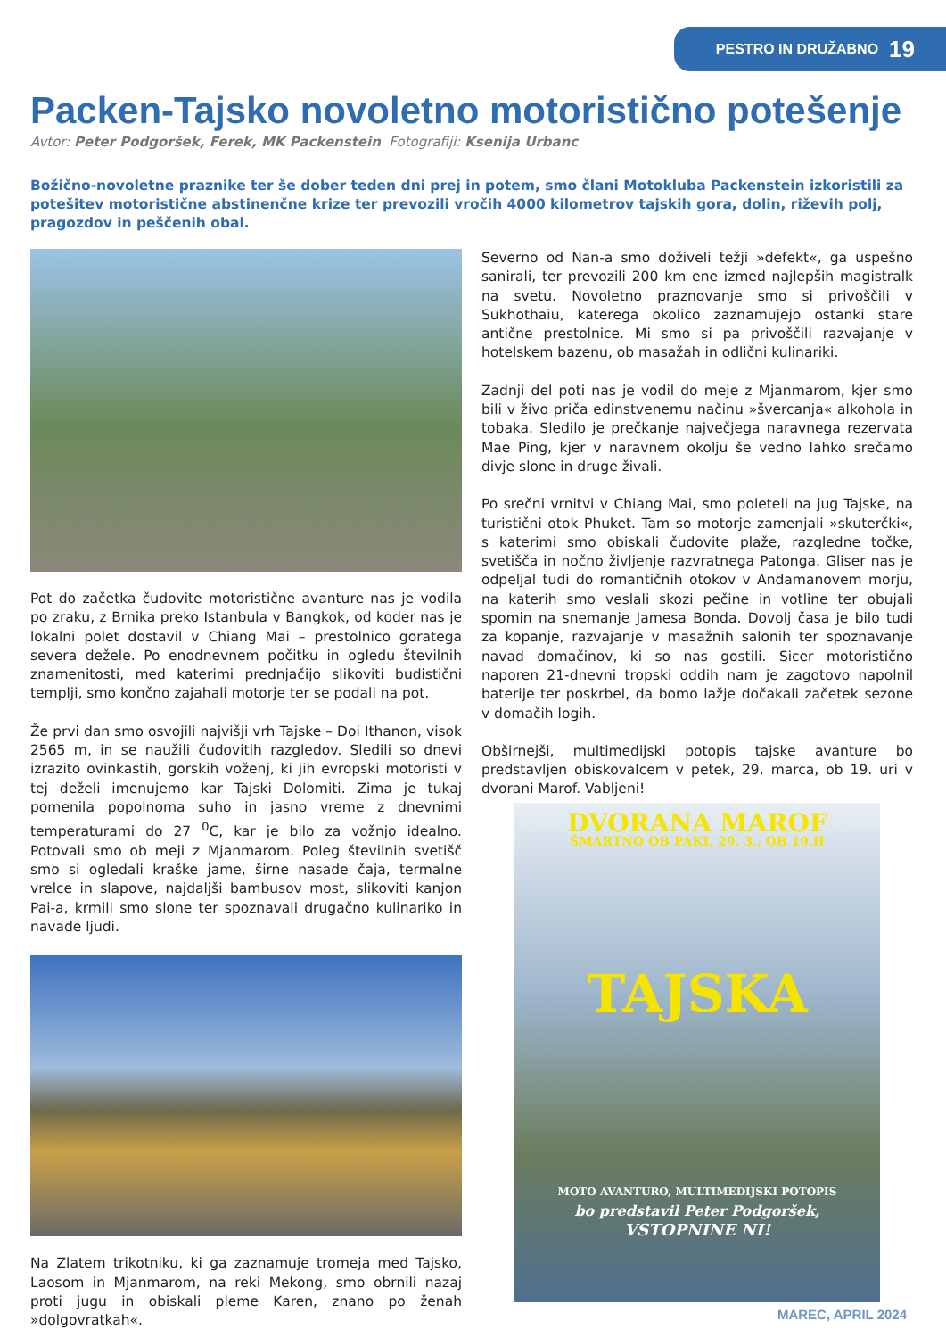PESTRO IN DRUŽABNO 19
Packen-Tajsko novoletno motoristično potešenje
Avtor: Peter Podgoršek, Ferek, MK Packenstein Fotografiji: Ksenija Urbanc
Božično-novoletne praznike ter še dober teden dni prej in potem, smo člani Motokluba Packenstein izkoristili za potešitev motoristične abstinenčne krize ter prevozili vročih 4000 kilometrov tajskih gora, dolin, riževih polj, pragozdov in peščenih obal.
Pot do začetka čudovite motoristične avanture nas je vodila po zraku, z Brnika preko Istanbula v Bangkok, od koder nas je lokalni polet dostavil v Chiang Mai – prestolnico goratega severa dežele. Po enodnevnem počitku in ogledu številnih znamenitosti, med katerimi prednjačijo slikoviti budistični templji, smo končno zajahali motorje ter se podali na pot.
Že prvi dan smo osvojili najvišji vrh Tajske – Doi Ithanon, visok 2565 m, in se naužili čudovitih razgledov. Sledili so dnevi izrazito ovinkastih, gorskih voženj, ki jih evropski motoristi v tej deželi imenujemo kar Tajski Dolomiti. Zima je tukaj pomenila popolnoma suho in jasno vreme z dnevnimi temperaturami do 27 <sup>0</sup>C, kar je bilo za vožnjo idealno. Potovali smo ob meji z Mjanmarom. Poleg številnih svetišč smo si ogledali kraške jame, širne nasade čaja, termalne vrelce in slapove, najdaljši bambusov most, slikoviti kanjon Pai-a, krmili smo slone ter spoznavali drugačno kulinariko in navade ljudi.
Na Zlatem trikotniku, ki ga zaznamuje tromeja med Tajsko, Laosom in Mjanmarom, na reki Mekong, smo obrnili nazaj proti jugu in obiskali pleme Karen, znano po ženah »dolgovratkah«.
Severno od Nan-a smo doživeli težji »defekt«, ga uspešno sanirali, ter prevozili 200 km ene izmed najlepših magistralk na svetu. Novoletno praznovanje smo si privoščili v Sukhothaiu, katerega okolico zaznamujejo ostanki stare antične prestolnice. Mi smo si pa privoščili razvajanje v hotelskem bazenu, ob masažah in odlični kulinariki.
Zadnji del poti nas je vodil do meje z Mjanmarom, kjer smo bili v živo priča edinstvenemu načinu »švercanja« alkohola in tobaka. Sledilo je prečkanje največjega naravnega rezervata Mae Ping, kjer v naravnem okolju še vedno lahko srečamo divje slone in druge živali.
Po srečni vrnitvi v Chiang Mai, smo poleteli na jug Tajske, na turistični otok Phuket. Tam so motorje zamenjali »skuterčki«, s katerimi smo obiskali čudovite plaže, razgledne točke, svetišča in nočno življenje razvratnega Patonga. Gliser nas je odpeljal tudi do romantičnih otokov v Andamanovem morju, na katerih smo veslali skozi pečine in votline ter obujali spomin na snemanje Jamesa Bonda. Dovolj časa je bilo tudi za kopanje, razvajanje v masažnih salonih ter spoznavanje navad domačinov, ki so nas gostili. Sicer motoristično naporen 21-dnevni tropski oddih nam je zagotovo napolnil baterije ter poskrbel, da bomo lažje dočakali začetek sezone v domačih logih.
Obširnejši, multimedijski potopis tajske avanture bo predstavljen obiskovalcem v petek, 29. marca, ob 19. uri v dvorani Marof. Vabljeni!
DVORANA MAROF
ŠMARTNO OB PAKI, 29. 3., OB 19.H
TAJSKA
MOTO AVANTURO, MULTIMEDIJSKI POTOPIS
bo predstavil Peter Podgoršek,
VSTOPNINE NI!
MAREC, APRIL 2024